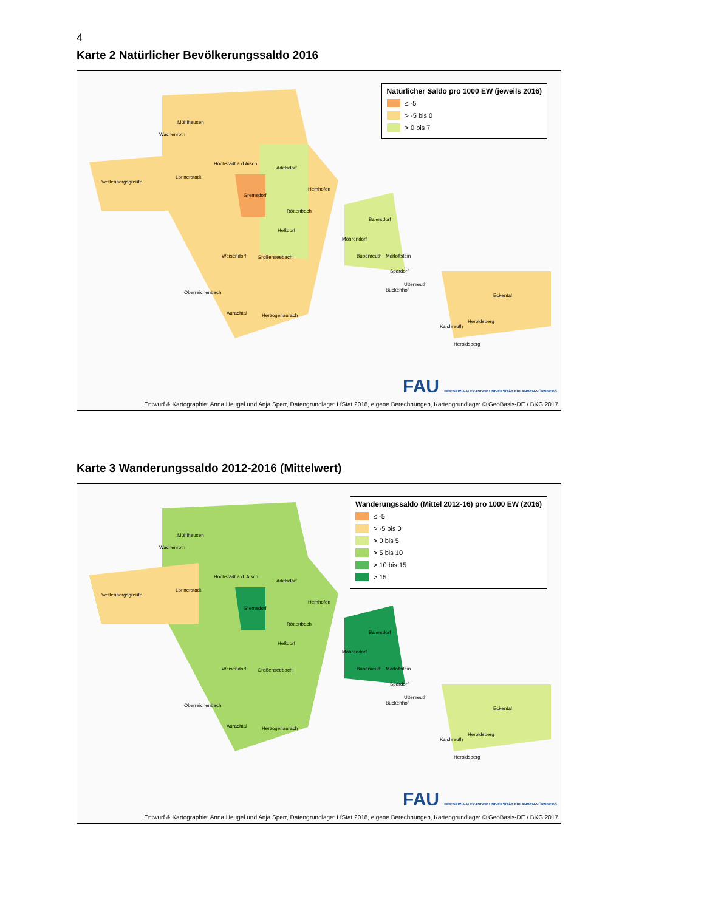4
Karte 2 Natürlicher Bevölkerungssaldo 2016
Natürlicher Saldo pro 1000 EW (jeweils 2016)
≤ -5
> -5 bis 0
> 0 bis 7
Mühlhausen
Wachenroth
Höchstadt a.d.Aisch
Adelsdorf
Vestenbergsgreuth
Lonnerstadt
Gremsdorf
Hemhofen
Röttenbach
Baiersdorf
Heßdorf
Möhrendorf
Weisendorf Großenseebach Bubenreuth Marloffstein
Spardorf
Uttenreuth
Buckenhof
Oberreichenbach
Eckental
Aurachtal Herzogenaurach
Heroldsberg
Kalchreuth
Heroldsberg
FAU FRIEDRICH-ALEXANDER UNIVERSITÄT ERLANGEN-NÜRNBERG
Entwurf & Kartographie: Anna Heugel und Anja Sperr, Datengrundlage: LfStat 2018, eigene Berechnungen, Kartengrundlage: © GeoBasis-DE / BKG 2017
Karte 3 Wanderungssaldo 2012-2016 (Mittelwert)
Wanderungssaldo (Mittel 2012-16) pro 1000 EW (2016)
≤ -5
> -5 bis 0
> 0 bis 5
> 5 bis 10
> 10 bis 15
> 15
Mühlhausen
Wachenroth
Höchstadt a.d. Aisch
Adelsdorf
Vestenbergsgreuth
Lonnerstadt
Gremsdorf
Hemhofen
Röttenbach
Baiersdorf
Heßdorf
Möhrendorf
Weisendorf Großenseebach Bubenreuth Marloffstein
Spardorf
Uttenreuth
Buckenhof
Oberreichenbach
Eckental
Aurachtal Herzogenaurach
Heroldsberg
Kalchreuth
Heroldsberg
FAU FRIEDRICH-ALEXANDER UNIVERSITÄT ERLANGEN-NÜRNBERG
Entwurf & Kartographie: Anna Heugel und Anja Sperr, Datengrundlage: LfStat 2018, eigene Berechnungen, Kartengrundlage: © GeoBasis-DE / BKG 2017